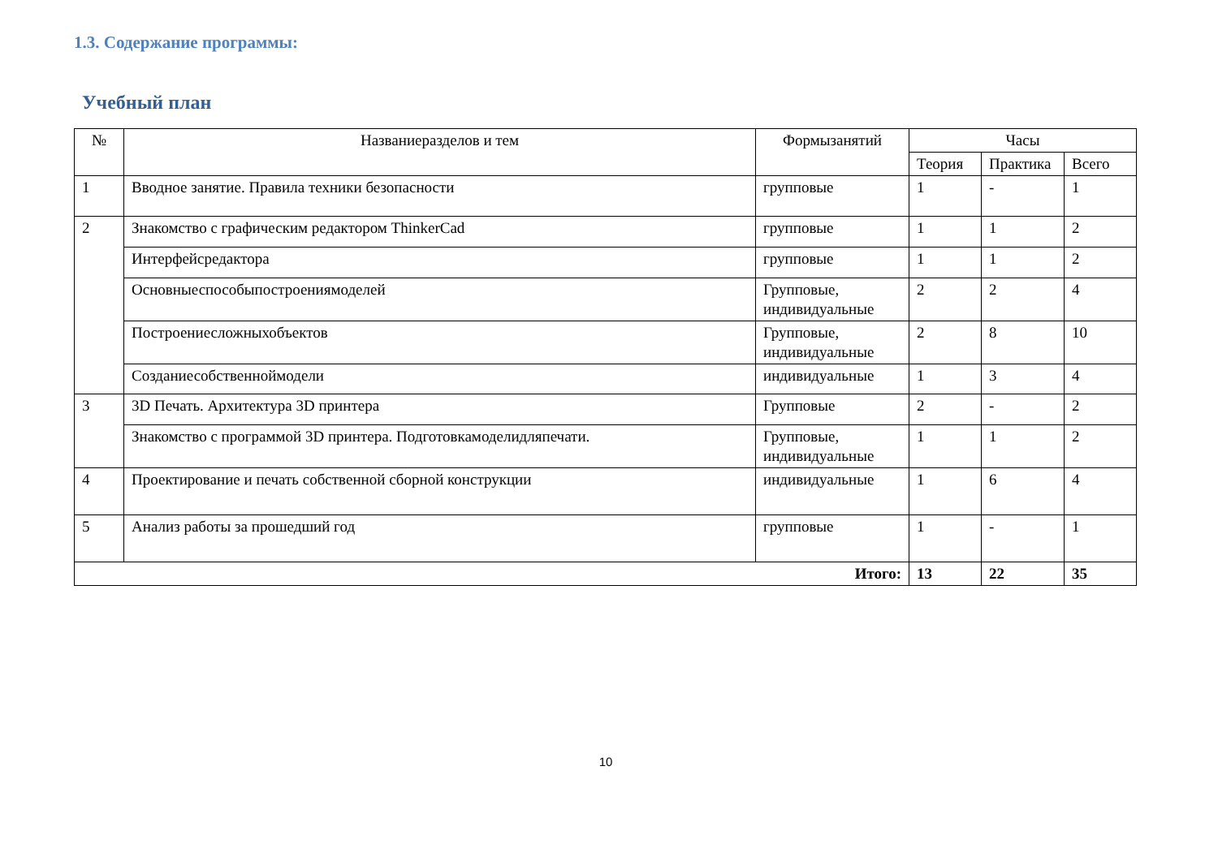1.3. Содержание программы:
Учебный план
| № | Названиеразделов и тем | Формызанятий | Часы | | |
| --- | --- | --- | --- | --- | --- |
| | | | Теория | Практика | Всего |
| 1 | Вводное занятие. Правила техники безопасности | групповые | 1 | - | 1 |
| 2 | Знакомство с графическим редактором ThinkerCad | групповые | 1 | 1 | 2 |
| | Интерфейсредактора | групповые | 1 | 1 | 2 |
| | Основныеспособыпостроениямоделей | Групповые, индивидуальные | 2 | 2 | 4 |
| | Построениесложныхобъектов | Групповые, индивидуальные | 2 | 8 | 10 |
| | Созданиесобственноймодели | индивидуальные | 1 | 3 | 4 |
| 3 | 3D Печать. Архитектура 3D принтера | Групповые | 2 | - | 2 |
| | Знакомство с программой 3D принтера. Подготовкамоделидляпечати. | Групповые, индивидуальные | 1 | 1 | 2 |
| 4 | Проектирование и печать собственной сборной конструкции | индивидуальные | 1 | 6 | 4 |
| 5 | Анализ работы за прошедший год | групповые | 1 | - | 1 |
| Итого: | | | 13 | 22 | 35 |
10